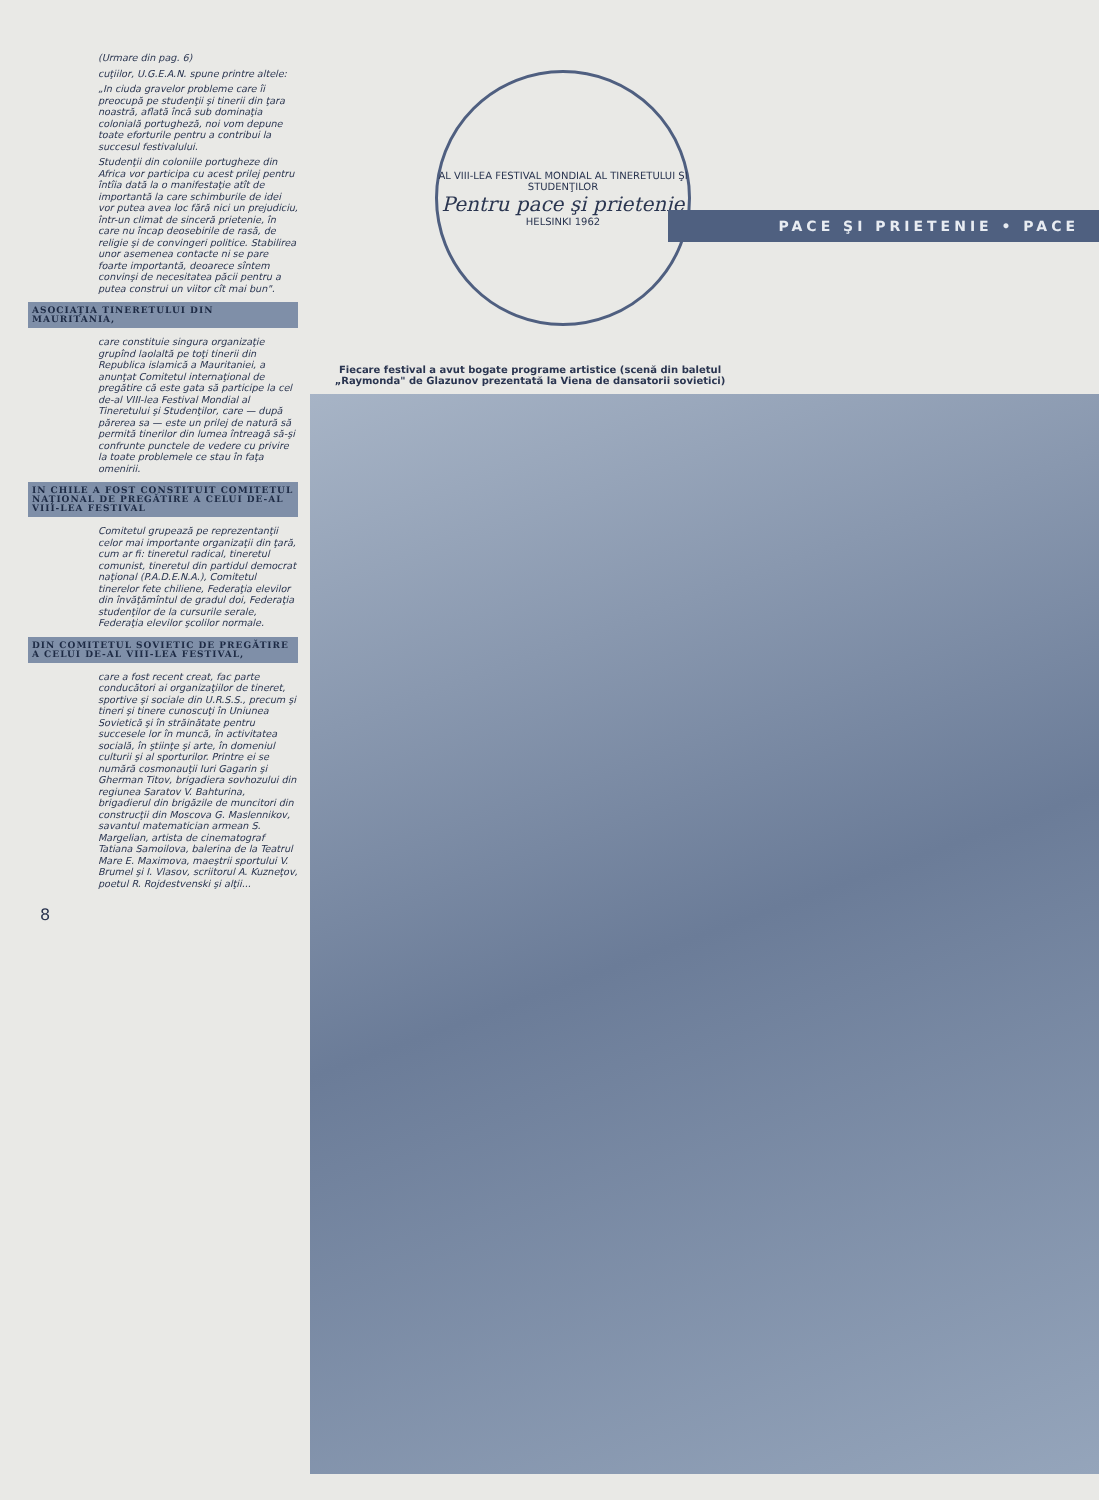(Urmare din pag. 6)
cuţiilor, U.G.E.A.N. spune printre altele:
„In ciuda gravelor probleme care îi preocupă pe studenţii şi tinerii din ţara noastră, aflată încă sub dominaţia colonială portugheză, noi vom depune toate eforturile pentru a contribui la succesul festivalului.
Studenţii din coloniile portugheze din Africa vor participa cu acest prilej pentru întîia dată la o manifestaţie atît de importantă la care schimburile de idei vor putea avea loc fără nici un prejudiciu, într-un climat de sinceră prietenie, în care nu încap deosebirile de rasă, de religie şi de convingeri politice. Stabilirea unor asemenea contacte ni se pare foarte importantă, deoarece sîntem convinşi de necesitatea păcii pentru a putea construi un viitor cît mai bun".
ASOCIAŢIA TINERETULUI DIN MAURITANIA,
care constituie singura organizaţie grupînd laolaltă pe toţi tinerii din Republica islamică a Mauritaniei, a anunţat Comitetul internaţional de pregătire că este gata să participe la cel de-al VIII-lea Festival Mondial al Tineretului şi Studenţilor, care — după părerea sa — este un prilej de natură să permită tinerilor din lumea întreagă să-şi confrunte punctele de vedere cu privire la toate problemele ce stau în faţa omenirii.
IN CHILE A FOST CONSTITUIT COMITETUL NAŢIONAL DE PREGĂTIRE A CELUI DE-AL VIII-LEA FESTIVAL
Comitetul grupează pe reprezentanţii celor mai importante organizaţii din ţară, cum ar fi: tineretul radical, tineretul comunist, tineretul din partidul democrat naţional (P.A.D.E.N.A.), Comitetul tinerelor fete chiliene, Federaţia elevilor din învăţămîntul de gradul doi, Federaţia studenţilor de la cursurile serale, Federaţia elevilor şcolilor normale.
DIN COMITETUL SOVIETIC DE PREGĂTIRE A CELUI DE-AL VIII-LEA FESTIVAL,
care a fost recent creat, fac parte conducători ai organizaţiilor de tineret, sportive şi sociale din U.R.S.S., precum şi tineri şi tinere cunoscuţi în Uniunea Sovietică şi în străinătate pentru succesele lor în muncă, în activitatea socială, în ştiinţe şi arte, în domeniul culturii şi al sporturilor. Printre ei se numără cosmonauţii Iuri Gagarin şi Gherman Titov, brigadiera sovhozului din regiunea Saratov V. Bahturina, brigadierul din brigăzile de muncitori din construcţii din Moscova G. Maslennikov, savantul matematician armean S. Margelian, artista de cinematograf Tatiana Samoilova, balerina de la Teatrul Mare E. Maximova, maeştrii sportului V. Brumel şi I. Vlasov, scriitorul A. Kuzneţov, poetul R. Rojdestvenski şi alţii...
8
AL VIII-LEA FESTIVAL MONDIAL AL TINERETULUI ŞI STUDENŢILOR
Pentru pace şi prietenie
HELSINKI 1962
PACE ŞI PRIETENIE • PACE
Fiecare festival a avut bogate programe artistice (scenă din baletul „Raymonda" de Glazunov prezentată la Viena de dansatorii sovietici)